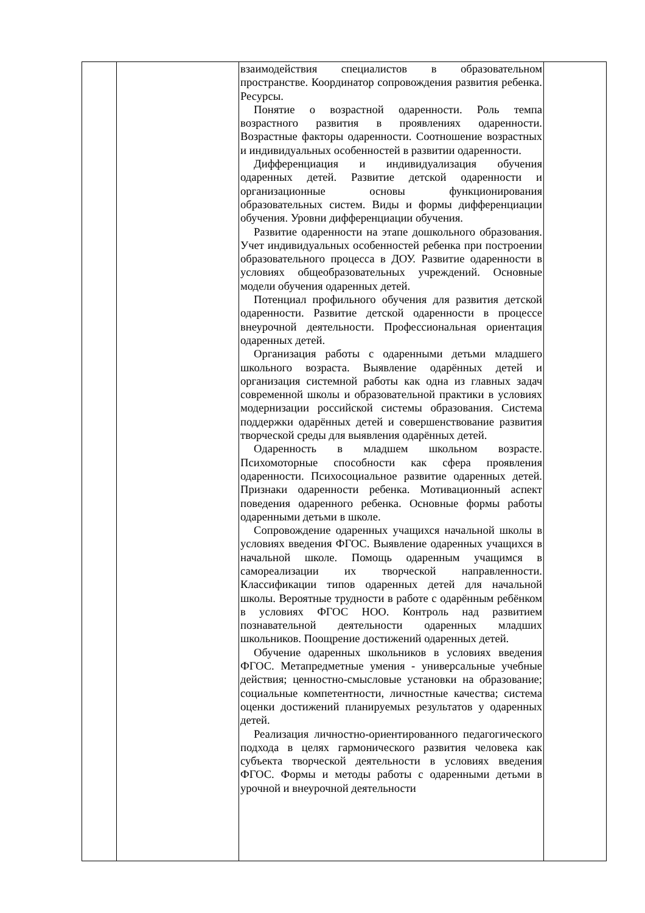| | | взаимодействия специалистов в образовательном пространстве. Координатор сопровождения развития ребенка. Ресурсы. Понятие о возрастной одаренности. Роль темпа возрастного развития в проявлениях одаренности. Возрастные факторы одаренности. Соотношение возрастных и индивидуальных особенностей в развитии одаренности. Дифференциация и индивидуализация обучения одаренных детей. Развитие детской одаренности и организационные основы функционирования образовательных систем. Виды и формы дифференциации обучения. Уровни дифференциации обучения. Развитие одаренности на этапе дошкольного образования. Учет индивидуальных особенностей ребенка при построении образовательного процесса в ДОУ. Развитие одаренности в условиях общеобразовательных учреждений. Основные модели обучения одаренных детей. Потенциал профильного обучения для развития детской одаренности. Развитие детской одаренности в процессе внеурочной деятельности. Профессиональная ориентация одаренных детей. Организация работы с одаренными детьми младшего школьного возраста. Выявление одарённых детей и организация системной работы как одна из главных задач современной школы и образовательной практики в условиях модернизации российской системы образования. Система поддержки одарённых детей и совершенствование развития творческой среды для выявления одарённых детей. Одаренность в младшем школьном возрасте. Психомоторные способности как сфера проявления одаренности. Психосоциальное развитие одаренных детей. Признаки одаренности ребенка. Мотивационный аспект поведения одаренного ребенка. Основные формы работы одаренными детьми в школе. Сопровождение одаренных учащихся начальной школы в условиях введения ФГОС. Выявление одаренных учащихся в начальной школе. Помощь одаренным учащимся в самореализации их творческой направленности. Классификации типов одаренных детей для начальной школы. Вероятные трудности в работе с одарённым ребёнком в условиях ФГОС НОО. Контроль над развитием познавательной деятельности одаренных младших школьников. Поощрение достижений одаренных детей. Обучение одаренных школьников в условиях введения ФГОС. Метапредметные умения - универсальные учебные действия; ценностно-смысловые установки на образование; социальные компетентности, личностные качества; система оценки достижений планируемых результатов у одаренных детей. Реализация личностно-ориентированного педагогического подхода в целях гармонического развития человека как субъекта творческой деятельности в условиях введения ФГОС. Формы и методы работы с одаренными детьми в урочной и внеурочной деятельности | |